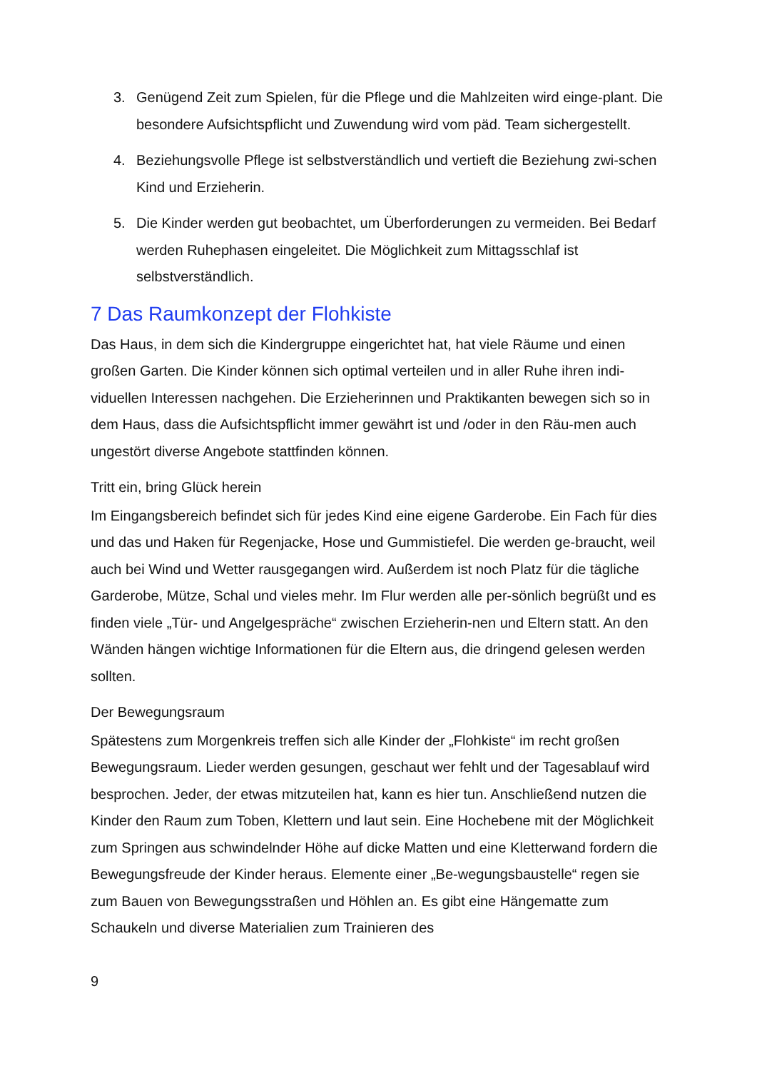3. Genügend Zeit zum Spielen, für die Pflege und die Mahlzeiten wird einge-plant. Die besondere Aufsichtspflicht und Zuwendung wird vom päd. Team sichergestellt.
4. Beziehungsvolle Pflege ist selbstverständlich und vertieft die Beziehung zwi-schen Kind und Erzieherin.
5. Die Kinder werden gut beobachtet, um Überforderungen zu vermeiden. Bei Bedarf werden Ruhephasen eingeleitet. Die Möglichkeit zum Mittagsschlaf ist selbstverständlich.
7 Das Raumkonzept der Flohkiste
Das Haus, in dem sich die Kindergruppe eingerichtet hat, hat viele Räume und einen großen Garten. Die Kinder können sich optimal verteilen und in aller Ruhe ihren indi-viduellen Interessen nachgehen. Die Erzieherinnen und Praktikanten bewegen sich so in dem Haus, dass die Aufsichtspflicht immer gewährt ist und /oder in den Räu-men auch ungestört diverse Angebote stattfinden können.
Tritt ein, bring Glück herein
Im Eingangsbereich befindet sich für jedes Kind eine eigene Garderobe. Ein Fach für dies und das und Haken für Regenjacke, Hose und Gummistiefel. Die werden ge-braucht, weil auch bei Wind und Wetter rausgegangen wird. Außerdem ist noch Platz für die tägliche Garderobe, Mütze, Schal und vieles mehr. Im Flur werden alle per-sönlich begrüßt und es finden viele „Tür- und Angelgespräche“ zwischen Erzieherin-nen und Eltern statt. An den Wänden hängen wichtige Informationen für die Eltern aus, die dringend gelesen werden sollten.
Der Bewegungsraum
Spätestens zum Morgenkreis treffen sich alle Kinder der „Flohkiste“ im recht großen Bewegungsraum. Lieder werden gesungen, geschaut wer fehlt und der Tagesablauf wird besprochen. Jeder, der etwas mitzuteilen hat, kann es hier tun. Anschließend nutzen die Kinder den Raum zum Toben, Klettern und laut sein. Eine Hochebene mit der Möglichkeit zum Springen aus schwindelnder Höhe auf dicke Matten und eine Kletterwand fordern die Bewegungsfreude der Kinder heraus. Elemente einer „Be-wegungsbaustelle“ regen sie zum Bauen von Bewegungsstraßen und Höhlen an. Es gibt eine Hängematte zum Schaukeln und diverse Materialien zum Trainieren des
9